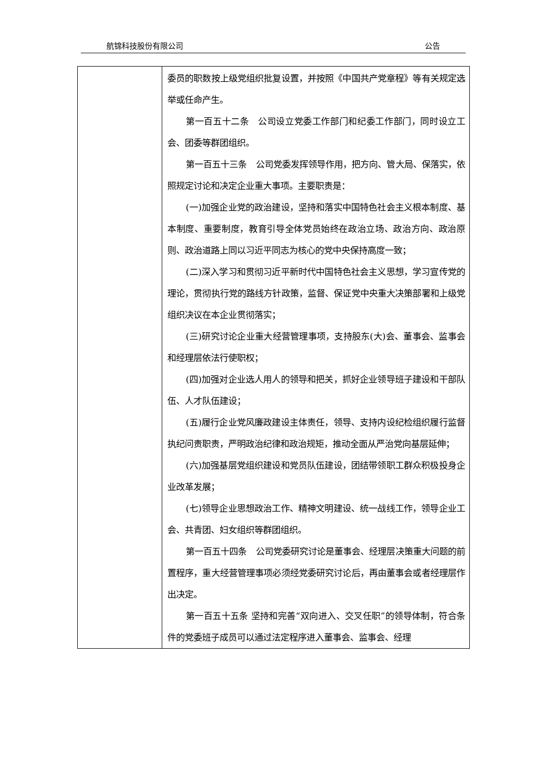航锦科技股份有限公司 公告
| | 委员的职数按上级党组织批复设置，并按照《中国共产党章程》等有关规定选举或任命产生。 第一百五十二条 公司设立党委工作部门和纪委工作部门，同时设立工会、团委等群团组织。 第一百五十三条 公司党委发挥领导作用，把方向、管大局、保落实，依照规定讨论和决定企业重大事项。主要职责是： (一)加强企业党的政治建设，坚持和落实中国特色社会主义根本制度、基本制度、重要制度，教育引导全体党员始终在政治立场、政治方向、政治原则、政治道路上同以习近平同志为核心的党中央保持高度一致； (二)深入学习和贯彻习近平新时代中国特色社会主义思想，学习宣传党的理论，贯彻执行党的路线方针政策，监督、保证党中央重大决策部署和上级党组织决议在本企业贯彻落实； (三)研究讨论企业重大经营管理事项，支持股东(大)会、董事会、监事会和经理层依法行使职权； (四)加强对企业选人用人的领导和把关，抓好企业领导班子建设和干部队伍、人才队伍建设； (五)履行企业党风廉政建设主体责任，领导、支持内设纪检组织履行监督执纪问责职责，严明政治纪律和政治规矩，推动全面从严治党向基层延伸； (六)加强基层党组织建设和党员队伍建设，团结带领职工群众积极投身企业改革发展； (七)领导企业思想政治工作、精神文明建设、统一战线工作，领导企业工会、共青团、妇女组织等群团组织。 第一百五十四条 公司党委研究讨论是董事会、经理层决策重大问题的前置程序，重大经营管理事项必须经党委研究讨论后，再由董事会或者经理层作出决定。 第一百五十五条 坚持和完善“双向进入、交叉任职”的领导体制，符合条件的党委班子成员可以通过法定程序进入董事会、监事会、经理 |